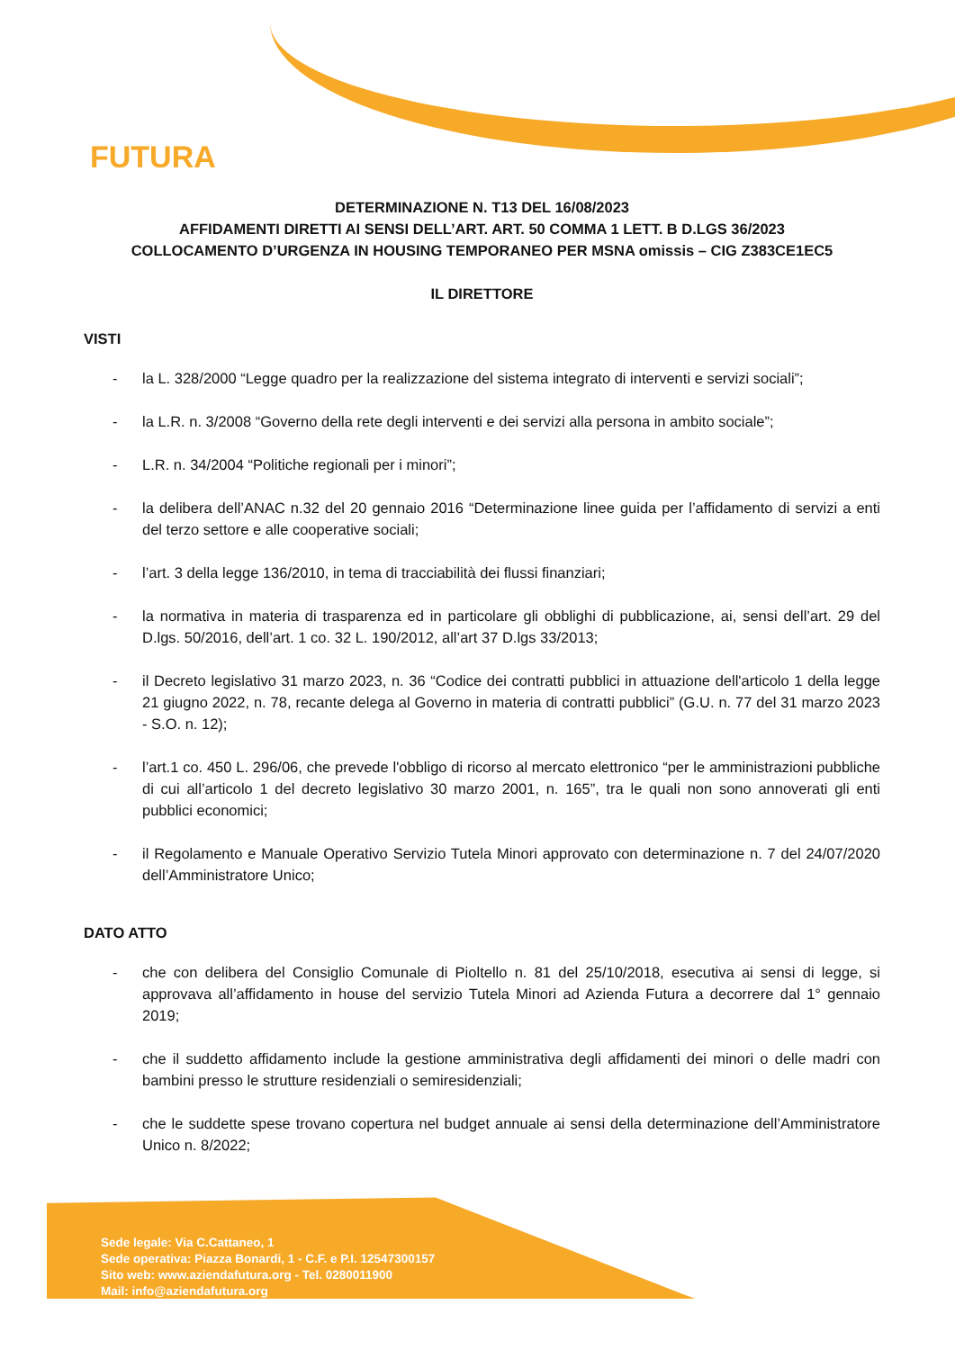FUTURA
DETERMINAZIONE N. T13 DEL 16/08/2023
AFFIDAMENTI DIRETTI AI SENSI DELL’ART. ART. 50 COMMA 1 LETT. B D.LGS 36/2023
COLLOCAMENTO D’URGENZA IN HOUSING TEMPORANEO PER MSNA omissis – CIG Z383CE1EC5
IL DIRETTORE
VISTI
- la L. 328/2000 “Legge quadro per la realizzazione del sistema integrato di interventi e servizi sociali”;
- la L.R. n. 3/2008 “Governo della rete degli interventi e dei servizi alla persona in ambito sociale”;
- L.R. n. 34/2004 “Politiche regionali per i minori”;
- la delibera dell’ANAC n.32 del 20 gennaio 2016 “Determinazione linee guida per l’affidamento di servizi a enti del terzo settore e alle cooperative sociali;
- l’art. 3 della legge 136/2010, in tema di tracciabilità dei flussi finanziari;
- la normativa in materia di trasparenza ed in particolare gli obblighi di pubblicazione, ai, sensi dell’art. 29 del D.lgs. 50/2016, dell’art. 1 co. 32 L. 190/2012, all’art 37 D.lgs 33/2013;
- il Decreto legislativo 31 marzo 2023, n. 36 “Codice dei contratti pubblici in attuazione dell'articolo 1 della legge 21 giugno 2022, n. 78, recante delega al Governo in materia di contratti pubblici” (G.U. n. 77 del 31 marzo 2023 - S.O. n. 12);
- l’art.1 co. 450 L. 296/06, che prevede l'obbligo di ricorso al mercato elettronico “per le amministrazioni pubbliche di cui all’articolo 1 del decreto legislativo 30 marzo 2001, n. 165”, tra le quali non sono annoverati gli enti pubblici economici;
- il Regolamento e Manuale Operativo Servizio Tutela Minori approvato con determinazione n. 7 del 24/07/2020 dell’Amministratore Unico;
DATO ATTO
- che con delibera del Consiglio Comunale di Pioltello n. 81 del 25/10/2018, esecutiva ai sensi di legge, si approvava all’affidamento in house del servizio Tutela Minori ad Azienda Futura a decorrere dal 1° gennaio 2019;
- che il suddetto affidamento include la gestione amministrativa degli affidamenti dei minori o delle madri con bambini presso le strutture residenziali o semiresidenziali;
- che le suddette spese trovano copertura nel budget annuale ai sensi della determinazione dell’Amministratore Unico n. 8/2022;
Sede legale: Via C.Cattaneo, 1
Sede operativa: Piazza Bonardi, 1 - C.F. e P.I. 12547300157
Sito web: www.aziendafutura.org - Tel. 0280011900
Mail: info@aziendafutura.org